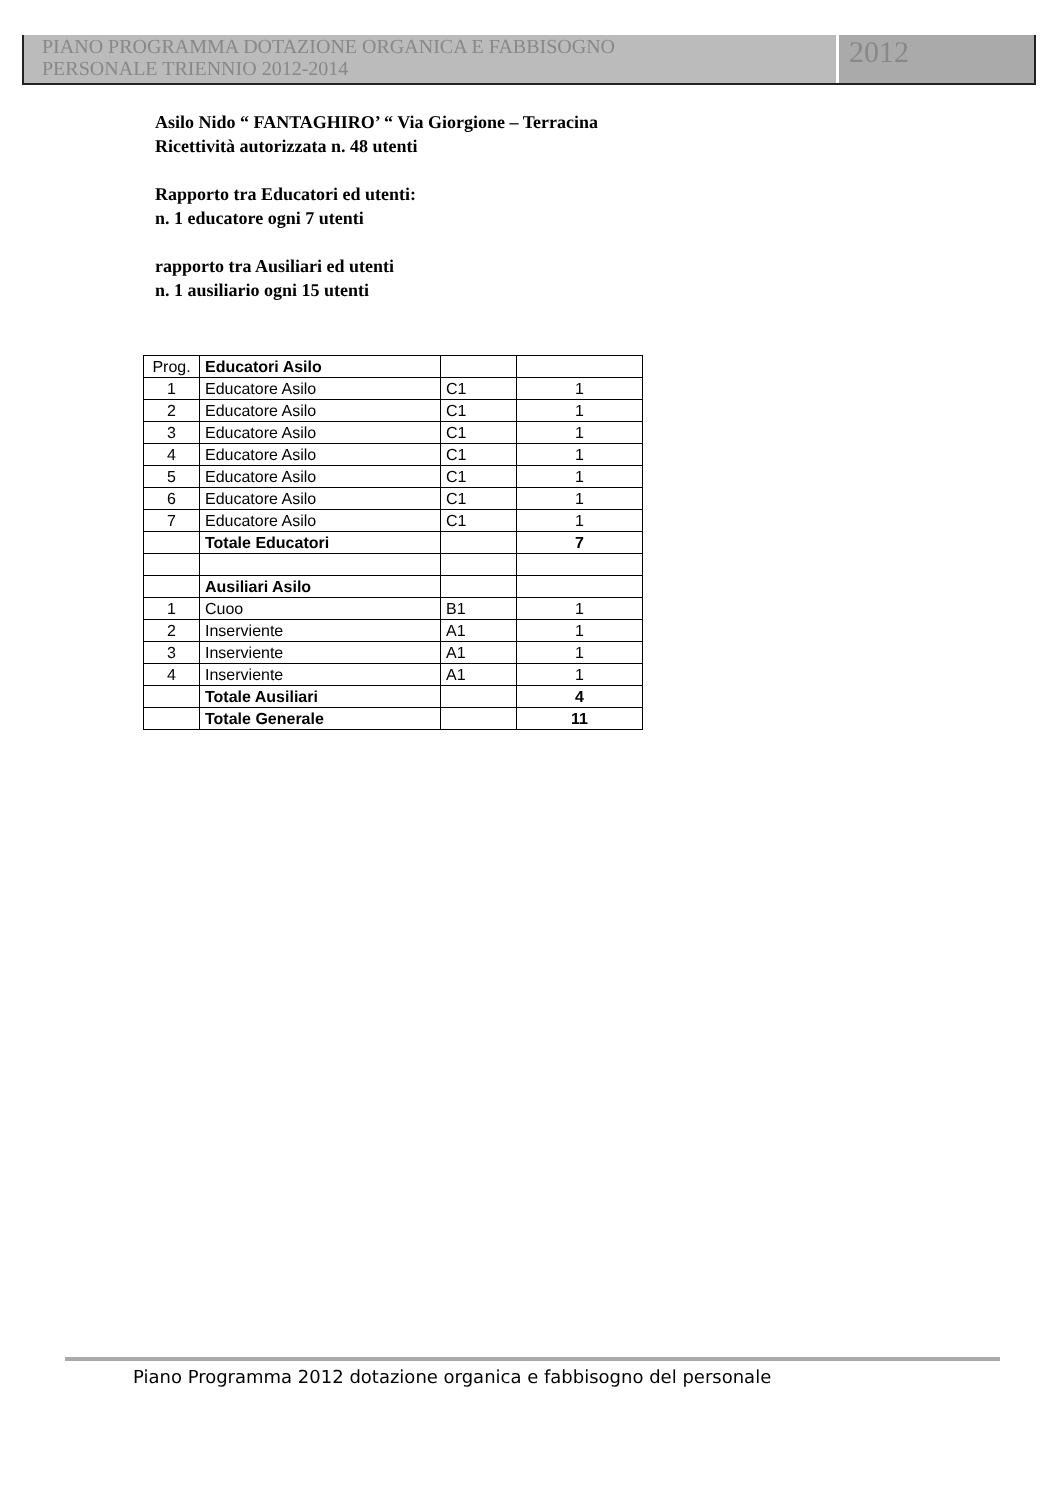PIANO PROGRAMMA DOTAZIONE ORGANICA E FABBISOGNO
PERSONALE TRIENNIO 2012-2014
2012
Asilo Nido “ FANTAGHIRO’ “ Via Giorgione – Terracina
Ricettività autorizzata n. 48 utenti
Rapporto tra Educatori ed utenti:
n. 1 educatore ogni 7 utenti
rapporto tra Ausiliari ed utenti
n. 1 ausiliario ogni 15 utenti
| Prog. | Educatori Asilo | | |
| 1 | Educatore Asilo | C1 | 1 |
| 2 | Educatore Asilo | C1 | 1 |
| 3 | Educatore Asilo | C1 | 1 |
| 4 | Educatore Asilo | C1 | 1 |
| 5 | Educatore Asilo | C1 | 1 |
| 6 | Educatore Asilo | C1 | 1 |
| 7 | Educatore Asilo | C1 | 1 |
| | Totale Educatori | | 7 |
| | Ausiliari Asilo | | |
| 1 | Cuoo | B1 | 1 |
| 2 | Inserviente | A1 | 1 |
| 3 | Inserviente | A1 | 1 |
| 4 | Inserviente | A1 | 1 |
| | Totale Ausiliari | | 4 |
| | Totale Generale | | 11 |
Piano Programma 2012 dotazione organica e fabbisogno del personale